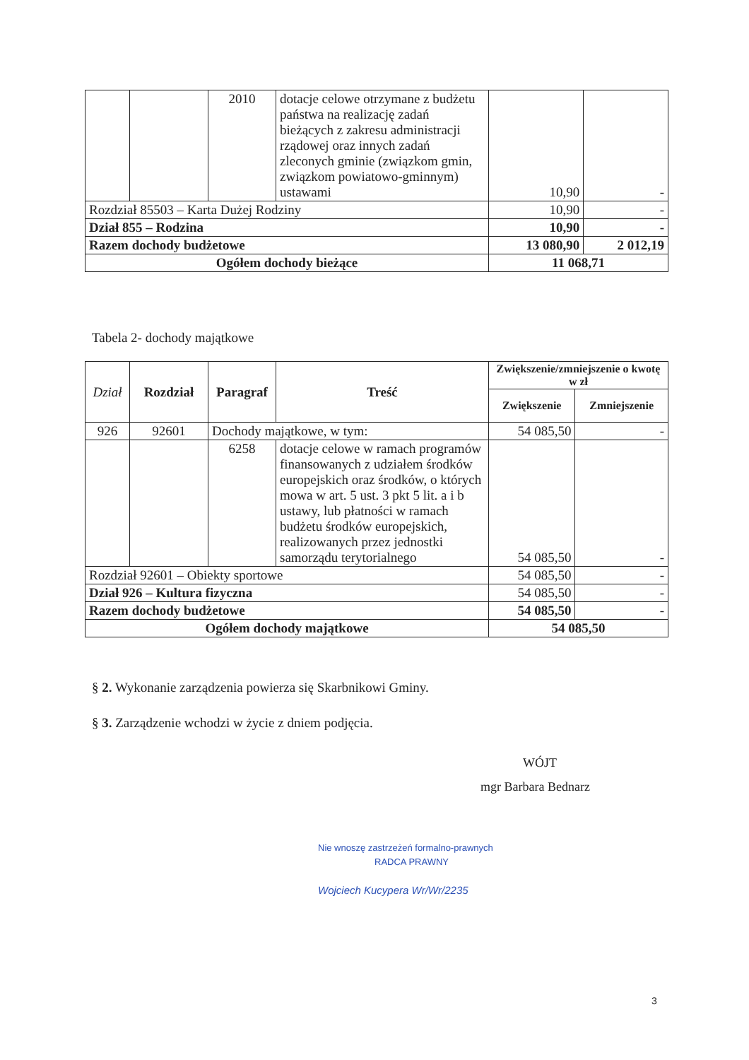| | | 2010 | dotacje celowe otrzymane z budżetu państwa na realizację zadań bieżących z zakresu administracji rządowej oraz innych zadań zleconych gminie (związkom gmin, związkom powiatowo-gminnym) ustawami | 10,90 | - |
| Rozdział 85503 – Karta Dużej Rodziny | | | | 10,90 | - |
| Dział 855 – Rodzina | | | | 10,90 | - |
| Razem dochody budżetowe | | | | 13 080,90 | 2 012,19 |
| Ogółem dochody bieżące | | | | 11 068,71 | |
Tabela 2- dochody majątkowe
| Dział | Rozdział | Paragraf | Treść | Zwiększenie/zmniejszenie o kwotę w zł | |
| --- | --- | --- | --- | --- | --- |
| | | | | Zwiększenie | Zmniejszenie |
| 926 | 92601 | Dochody majątkowe, w tym: | | 54 085,50 | - |
| | | 6258 | dotacje celowe w ramach programów finansowanych z udziałem środków europejskich oraz środków, o których mowa w art. 5 ust. 3 pkt 5 lit. a i b ustawy, lub płatności w ramach budżetu środków europejskich, realizowanych przez jednostki samorządu terytorialnego | 54 085,50 | - |
| Rozdział 92601 – Obiekty sportowe | | | | 54 085,50 | - |
| Dział 926 – Kultura fizyczna | | | | 54 085,50 | - |
| Razem dochody budżetowe | | | | 54 085,50 | - |
| Ogółem dochody majątkowe | | | | 54 085,50 | |
§ 2. Wykonanie zarządzenia powierza się Skarbnikowi Gminy.
§ 3. Zarządzenie wchodzi w życie z dniem podjęcia.
WÓJT
mgr Barbara Bednarz
Nie wnoszę zastrzeżeń formalno-prawnych
RADCA PRAWNY
Wojciech Kucypera Wr/Wr/2235
3